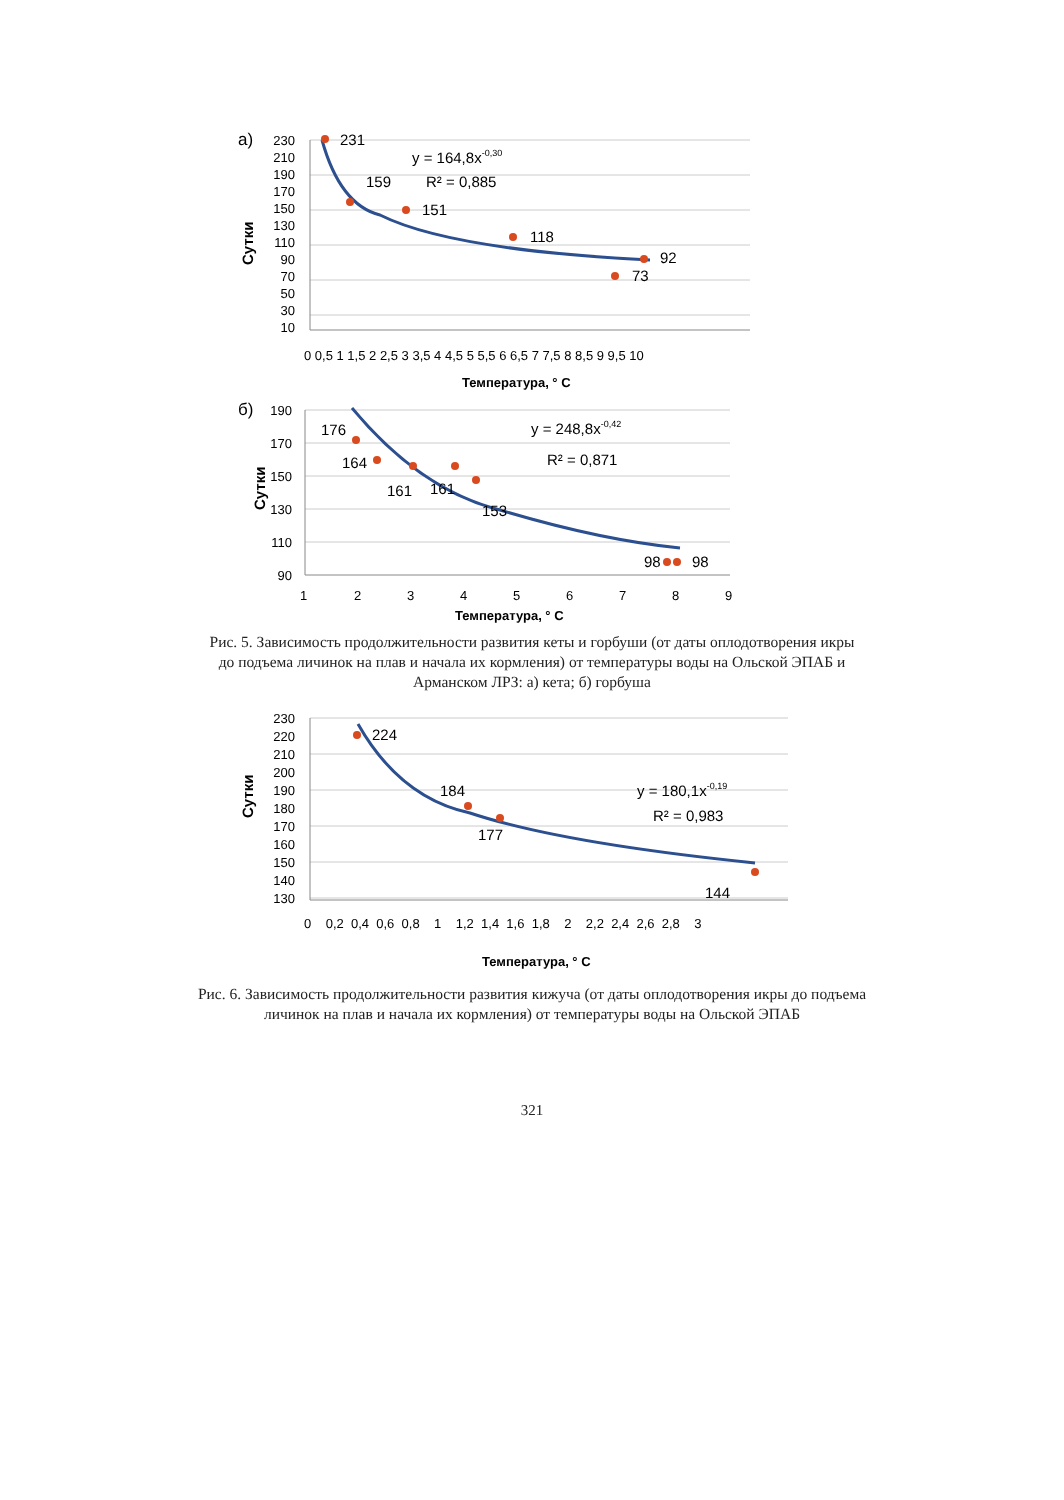а)
230
210
190
170
150
130
110
90
70
50
30
10
Сутки
231
159
151
118
92
73
y = 164,8x-0,30
R² = 0,885
0 0,5 1 1,5 2 2,5 3 3,5 4 4,5 5 5,5 6 6,5 7 7,5 8 8,5 9 9,5 10
Температура, ° С
б)
190
170
150
130
110
90
Сутки
176
164
161
161
153
98
98
y = 248,8x-0,42
R² = 0,871
1
2
3
4
5
6
7
8
9
Температура, ° С
Рис. 5. Зависимость продолжительности развития кеты и горбуши (от даты оплодотворения икры до подъема личинок на плав и начала их кормления) от температуры воды на Ольской ЭПАБ и Арманском ЛРЗ: а) кета; б) горбуша
230
220
210
200
190
180
170
160
150
140
130
Сутки
224
184
177
144
y = 180,1x-0,19
R² = 0,983
0 0,2 0,4 0,6 0,8 1 1,2 1,4 1,6 1,8 2 2,2 2,4 2,6 2,8 3
Температура, ° С
Рис. 6. Зависимость продолжительности развития кижуча (от даты оплодотворения икры до подъема личинок на плав и начала их кормления) от температуры воды на Ольской ЭПАБ
321